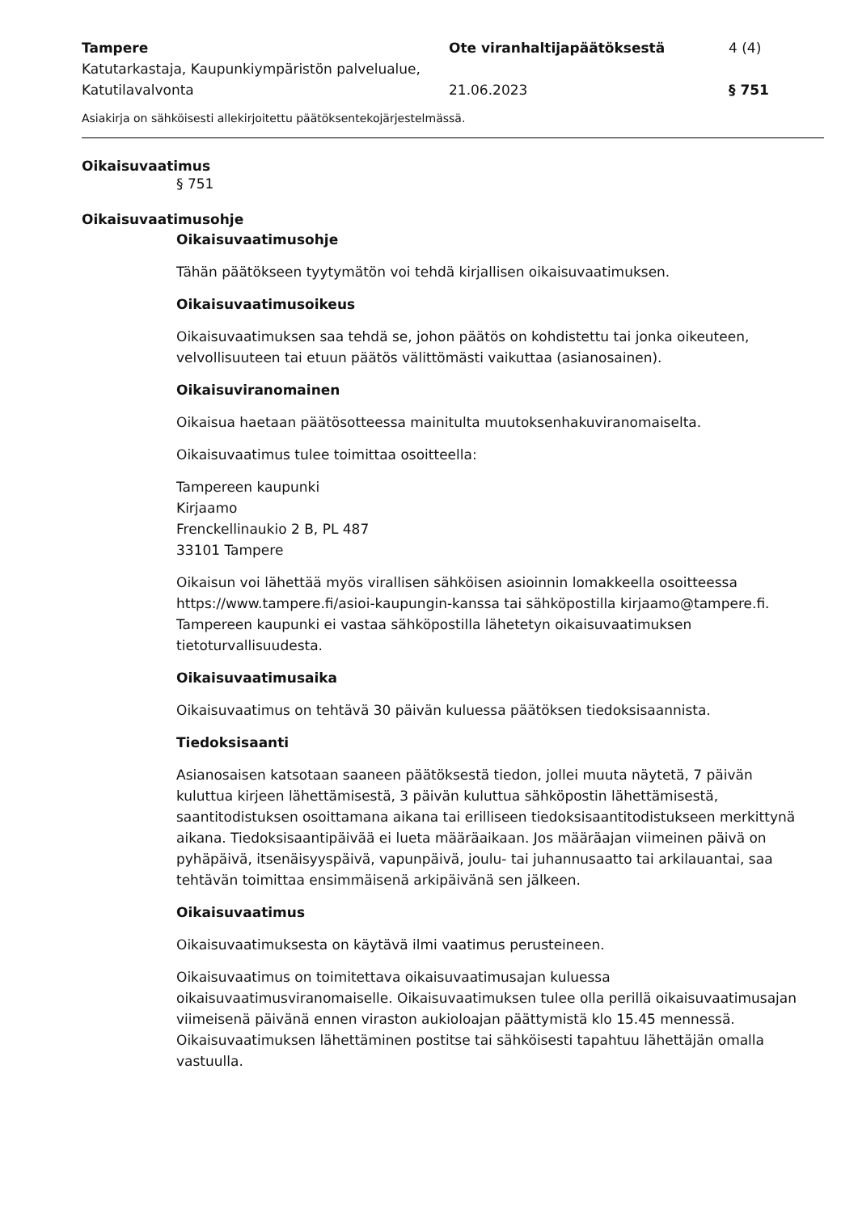Tampere
Katutarkastaja, Kaupunkiympäristön palvelualue, Katutilavalvonta
Ote viranhaltijapäätöksestä
21.06.2023
4 (4)
§ 751
Asiakirja on sähköisesti allekirjoitettu päätöksentekojärjestelmässä.
Oikaisuvaatimus
§ 751
Oikaisuvaatimusohje
Oikaisuvaatimusohje
Tähän päätökseen tyytymätön voi tehdä kirjallisen oikaisuvaatimuksen.
Oikaisuvaatimusoikeus
Oikaisuvaatimuksen saa tehdä se, johon päätös on kohdistettu tai jonka oikeuteen, velvollisuuteen tai etuun päätös välittömästi vaikuttaa (asianosainen).
Oikaisuviranomainen
Oikaisua haetaan päätösotteessa mainitulta muutoksenhakuviranomaiselta.
Oikaisuvaatimus tulee toimittaa osoitteella:
Tampereen kaupunki
Kirjaamo
Frenckellinaukio 2 B, PL 487
33101 Tampere
Oikaisun voi lähettää myös virallisen sähköisen asioinnin lomakkeella osoitteessa https://www.tampere.fi/asioi-kaupungin-kanssa tai sähköpostilla kirjaamo@tampere.fi. Tampereen kaupunki ei vastaa sähköpostilla lähetetyn oikaisuvaatimuksen tietoturvallisuudesta.
Oikaisuvaatimusaika
Oikaisuvaatimus on tehtävä 30 päivän kuluessa päätöksen tiedoksisaannista.
Tiedoksisaanti
Asianosaisen katsotaan saaneen päätöksestä tiedon, jollei muuta näytetä, 7 päivän kuluttua kirjeen lähettämisestä, 3 päivän kuluttua sähköpostin lähettämisestä, saantitodistuksen osoittamana aikana tai erilliseen tiedoksisaantitodistukseen merkittynä aikana. Tiedoksisaantipäivää ei lueta määräaikaan. Jos määräajan viimeinen päivä on pyhäpäivä, itsenäisyyspäivä, vapunpäivä, joulu- tai juhannusaatto tai arkilauantai, saa tehtävän toimittaa ensimmäisenä arkipäivänä sen jälkeen.
Oikaisuvaatimus
Oikaisuvaatimuksesta on käytävä ilmi vaatimus perusteineen.
Oikaisuvaatimus on toimitettava oikaisuvaatimusajan kuluessa oikaisuvaatimusviranomaiselle. Oikaisuvaatimuksen tulee olla perillä oikaisuvaatimusajan viimeisenä päivänä ennen viraston aukioloajan päättymistä klo 15.45 mennessä. Oikaisuvaatimuksen lähettäminen postitse tai sähköisesti tapahtuu lähettäjän omalla vastuulla.